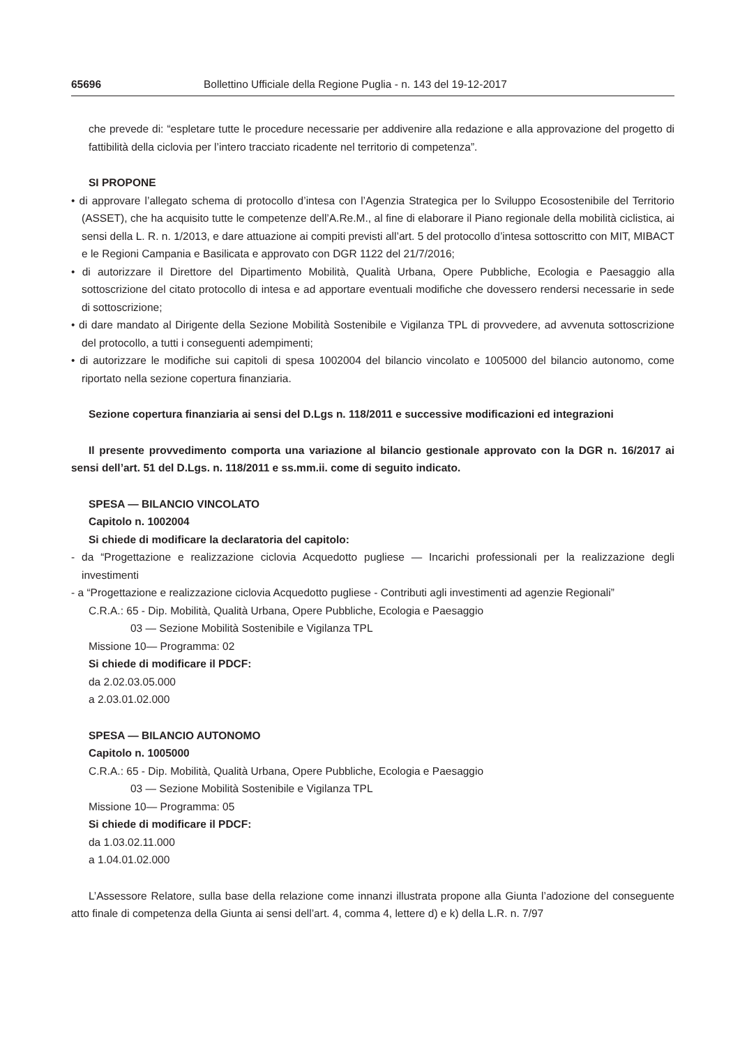65696 Bollettino Ufficiale della Regione Puglia - n. 143 del 19-12-2017
che prevede di: “espletare tutte le procedure necessarie per addivenire alla redazione e alla approvazione del progetto di fattibilità della ciclovia per l’intero tracciato ricadente nel territorio di competenza”.
SI PROPONE
• di approvare l’allegato schema di protocollo d’intesa con l’Agenzia Strategica per lo Sviluppo Ecosostenibile del Territorio (ASSET), che ha acquisito tutte le competenze dell’A.Re.M., al fine di elaborare il Piano regionale della mobilità ciclistica, ai sensi della L. R. n. 1/2013, e dare attuazione ai compiti previsti all’art. 5 del protocollo d’intesa sottoscritto con MIT, MIBACT e le Regioni Campania e Basilicata e approvato con DGR 1122 del 21/7/2016;
• di autorizzare il Direttore del Dipartimento Mobilità, Qualità Urbana, Opere Pubbliche, Ecologia e Paesaggio alla sottoscrizione del citato protocollo di intesa e ad apportare eventuali modifiche che dovessero rendersi necessarie in sede di sottoscrizione;
• di dare mandato al Dirigente della Sezione Mobilità Sostenibile e Vigilanza TPL di provvedere, ad avvenuta sottoscrizione del protocollo, a tutti i conseguenti adempimenti;
• di autorizzare le modifiche sui capitoli di spesa 1002004 del bilancio vincolato e 1005000 del bilancio autonomo, come riportato nella sezione copertura finanziaria.
Sezione copertura finanziaria ai sensi del D.Lgs n. 118/2011 e successive modificazioni ed integrazioni
Il presente provvedimento comporta una variazione al bilancio gestionale approvato con la DGR n. 16/2017 ai sensi dell’art. 51 del D.Lgs. n. 118/2011 e ss.mm.ii. come di seguito indicato.
SPESA — BILANCIO VINCOLATO
Capitolo n. 1002004
Si chiede di modificare la declaratoria del capitolo:
- da “Progettazione e realizzazione ciclovia Acquedotto pugliese — Incarichi professionali per la realizzazione degli investimenti
- a “Progettazione e realizzazione ciclovia Acquedotto pugliese - Contributi agli investimenti ad agenzie Regionali”
C.R.A.: 65 - Dip. Mobilità, Qualità Urbana, Opere Pubbliche, Ecologia e Paesaggio
03 — Sezione Mobilità Sostenibile e Vigilanza TPL
Missione 10— Programma: 02
Si chiede di modificare il PDCF:
da 2.02.03.05.000
a 2.03.01.02.000
SPESA — BILANCIO AUTONOMO
Capitolo n. 1005000
C.R.A.: 65 - Dip. Mobilità, Qualità Urbana, Opere Pubbliche, Ecologia e Paesaggio
03 — Sezione Mobilità Sostenibile e Vigilanza TPL
Missione 10— Programma: 05
Si chiede di modificare il PDCF:
da 1.03.02.11.000
a 1.04.01.02.000
L’Assessore Relatore, sulla base della relazione come innanzi illustrata propone alla Giunta l’adozione del conseguente atto finale di competenza della Giunta ai sensi dell’art. 4, comma 4, lettere d) e k) della L.R. n. 7/97